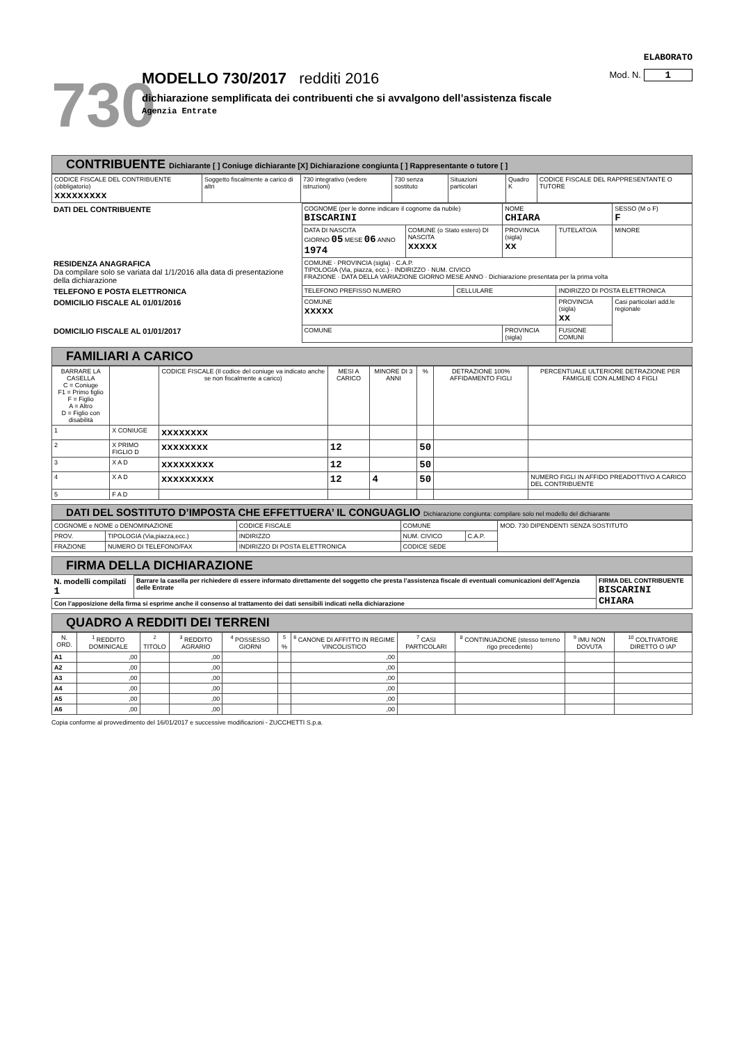ELABORATO
730
MODELLO 730/2017 redditi 2016 Mod. N. 1
dichiarazione semplificata dei contribuenti che si avvalgono dell’assistenza fiscale
Agenzia Entrate
CONTRIBUENTE Dichiarante [ ] Coniuge dichiarante [X] Dichiarazione congiunta [ ] Rappresentante o tutore [ ]
| CODICE FISCALE DEL CONTRIBUENTE (obbligatorio) xxxxxxxxx | Soggetto fiscalmente a carico di altri | 730 integrativo (vedere istruzioni) | 730 senza sostituto | Situazioni particolari | Quadro K | CODICE FISCALE DEL RAPPRESENTANTE O TUTORE |
| DATI DEL CONTRIBUENTE | COGNOME (per le donne indicare il cognome da nubile) BISCARINI | | | NOME CHIARA | | SESSO (M o F) F |
| | DATA DI NASCITA GIORNO 05 MESE 06 ANNO 1974 | COMUNE (o Stato estero) DI NASCITA xxxxx | | PROVINCIA (sigla) xx | TUTELATO/A | MINORE |
| RESIDENZA ANAGRAFICA Da compilare solo se variata dal 1/1/2016 alla data di presentazione della dichiarazione | COMUNE · PROVINCIA (sigla) · C.A.P. TIPOLOGIA (Via, piazza, ecc.) · INDIRIZZO · NUM. CIVICO FRAZIONE · DATA DELLA VARIAZIONE GIORNO MESE ANNO · Dichiarazione presentata per la prima volta | | | | | |
| TELEFONO E POSTA ELETTRONICA | TELEFONO PREFISSO NUMERO | | CELLULARE | | INDIRIZZO DI POSTA ELETTRONICA | |
| DOMICILIO FISCALE AL 01/01/2016 | COMUNE xxxxx | | | | PROVINCIA (sigla) xx | Casi particolari add.le regionale |
| DOMICILIO FISCALE AL 01/01/2017 | COMUNE | | | PROVINCIA (sigla) | FUSIONE COMUNI | |
FAMILIARI A CARICO
| BARRARE LA CASELLA C = Coniuge F1 = Primo figlio F = Figlio A = Altro D = Figlio con disabilità | | CODICE FISCALE (Il codice del coniuge va indicato anche se non fiscalmente a carico) | MESI A CARICO | MINORE DI 3 ANNI | % | DETRAZIONE 100% AFFIDAMENTO FIGLI | PERCENTUALE ULTERIORE DETRAZIONE PER FAMIGLIE CON ALMENO 4 FIGLI |
| --- | --- | --- | --- | --- | --- | --- | --- |
| 1 | X CONIUGE | xxxxxxxx | | | | | |
| 2 | X PRIMO FIGLIO D | xxxxxxxx | 12 | | 50 | | |
| 3 | X A D | xxxxxxxxx | 12 | | 50 | | |
| 4 | X A D | xxxxxxxxx | 12 | 4 | 50 | | NUMERO FIGLI IN AFFIDO PREADOTTIVO A CARICO DEL CONTRIBUENTE |
| 5 | F A D | | | | | | |
DATI DEL SOSTITUTO D’IMPOSTA CHE EFFETTUERA’ IL CONGUAGLIO Dichiarazione congiunta: compilare solo nel modello del dichiarante
| COGNOME e NOME o DENOMINAZIONE | | CODICE FISCALE | COMUNE | | MOD. 730 DIPENDENTI SENZA SOSTITUTO |
| PROV. | TIPOLOGIA (Via,piazza,ecc.) | INDIRIZZO | NUM. CIVICO | C.A.P. | |
| FRAZIONE | NUMERO DI TELEFONO/FAX | INDIRIZZO DI POSTA ELETTRONICA | CODICE SEDE | | |
FIRMA DELLA DICHIARAZIONE
| N. modelli compilati 1 | Barrare la casella per richiedere di essere informato direttamente del soggetto che presta l’assistenza fiscale di eventuali comunicazioni dell’Agenzia delle Entrate | FIRMA DEL CONTRIBUENTE BISCARINI CHIARA |
| Con l’apposizione della firma si esprime anche il consenso al trattamento dei dati sensibili indicati nella dichiarazione | | |
QUADRO A REDDITI DEI TERRENI
| N. ORD. | <sup>1</sup> REDDITO DOMINICALE | <sup>2</sup> TITOLO | <sup>3</sup> REDDITO AGRARIO | <sup>4</sup> POSSESSO GIORNI | <sup>5</sup> % | <sup>6</sup> CANONE DI AFFITTO IN REGIME VINCOLISTICO | <sup>7</sup> CASI PARTICOLARI | <sup>8</sup> CONTINUAZIONE (stesso terreno rigo precedente) | <sup>9</sup> IMU NON DOVUTA | <sup>10</sup> COLTIVATORE DIRETTO O IAP |
| --- | --- | --- | --- | --- | --- | --- | --- | --- | --- | --- |
| A1 | ,00 | | ,00 | | | ,00 | | | | |
| A2 | ,00 | | ,00 | | | ,00 | | | | |
| A3 | ,00 | | ,00 | | | ,00 | | | | |
| A4 | ,00 | | ,00 | | | ,00 | | | | |
| A5 | ,00 | | ,00 | | | ,00 | | | | |
| A6 | ,00 | | ,00 | | | ,00 | | | | |
Copia conforme al provvedimento del 16/01/2017 e successive modificazioni - ZUCCHETTI S.p.a.